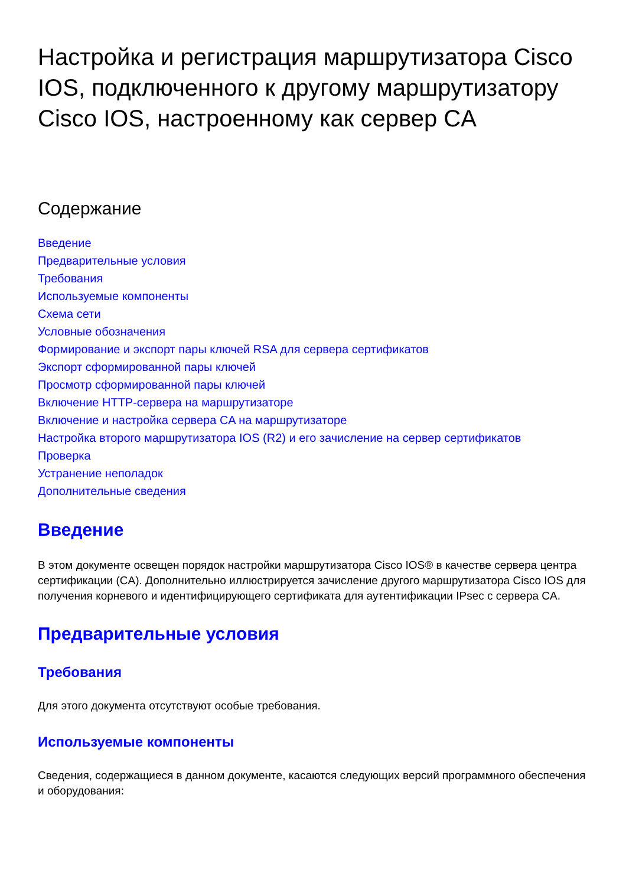Настройка и регистрация маршрутизатора Cisco IOS, подключенного к другому маршрутизатору Cisco IOS, настроенному как сервер CA
Содержание
Введение
Предварительные условия
Требования
Используемые компоненты
Схема сети
Условные обозначения
Формирование и экспорт пары ключей RSA для сервера сертификатов
Экспорт сформированной пары ключей
Просмотр сформированной пары ключей
Включение HTTP-сервера на маршрутизаторе
Включение и настройка сервера CA на маршрутизаторе
Настройка второго маршрутизатора IOS (R2) и его зачисление на сервер сертификатов
Проверка
Устранение неполадок
Дополнительные сведения
Введение
В этом документе освещен порядок настройки маршрутизатора Cisco IOS® в качестве сервера центра сертификации (CA). Дополнительно иллюстрируется зачисление другого маршрутизатора Cisco IOS для получения корневого и идентифицирующего сертификата для аутентификации IPsec с сервера CA.
Предварительные условия
Требования
Для этого документа отсутствуют особые требования.
Используемые компоненты
Сведения, содержащиеся в данном документе, касаются следующих версий программного обеспечения и оборудования: